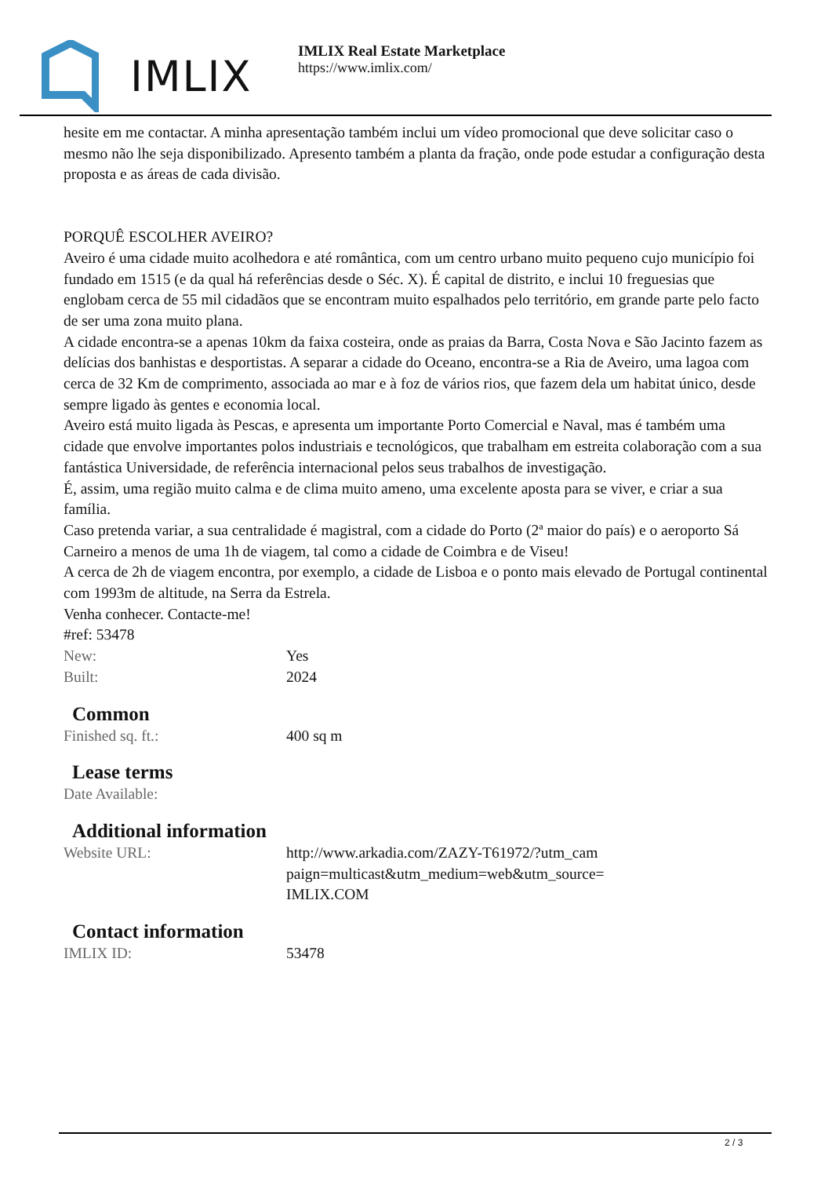IMLIX
IMLIX Real Estate Marketplace
https://www.imlix.com/
hesite em me contactar. A minha apresentação também inclui um vídeo promocional que deve solicitar caso o mesmo não lhe seja disponibilizado. Apresento também a planta da fração, onde pode estudar a configuração desta proposta e as áreas de cada divisão.
PORQUÊ ESCOLHER AVEIRO?
Aveiro é uma cidade muito acolhedora e até romântica, com um centro urbano muito pequeno cujo município foi fundado em 1515 (e da qual há referências desde o Séc. X). É capital de distrito, e inclui 10 freguesias que englobam cerca de 55 mil cidadãos que se encontram muito espalhados pelo território, em grande parte pelo facto de ser uma zona muito plana.
A cidade encontra-se a apenas 10km da faixa costeira, onde as praias da Barra, Costa Nova e São Jacinto fazem as delícias dos banhistas e desportistas. A separar a cidade do Oceano, encontra-se a Ria de Aveiro, uma lagoa com cerca de 32 Km de comprimento, associada ao mar e à foz de vários rios, que fazem dela um habitat único, desde sempre ligado às gentes e economia local.
Aveiro está muito ligada às Pescas, e apresenta um importante Porto Comercial e Naval, mas é também uma cidade que envolve importantes polos industriais e tecnológicos, que trabalham em estreita colaboração com a sua fantástica Universidade, de referência internacional pelos seus trabalhos de investigação.
É, assim, uma região muito calma e de clima muito ameno, uma excelente aposta para se viver, e criar a sua família.
Caso pretenda variar, a sua centralidade é magistral, com a cidade do Porto (2ª maior do país) e o aeroporto Sá Carneiro a menos de uma 1h de viagem, tal como a cidade de Coimbra e de Viseu!
A cerca de 2h de viagem encontra, por exemplo, a cidade de Lisboa e o ponto mais elevado de Portugal continental com 1993m de altitude, na Serra da Estrela.
Venha conhecer. Contacte-me!
#ref: 53478
| New: | Yes |
| Built: | 2024 |
Common
| Finished sq. ft.: | 400 sq m |
Lease terms
| Date Available: | |
Additional information
| Website URL: | http://www.arkadia.com/ZAZY-T61972/?utm_cam paign=multicast&utm_medium=web&utm_source= IMLIX.COM |
Contact information
| IMLIX ID: | 53478 |
2 / 3